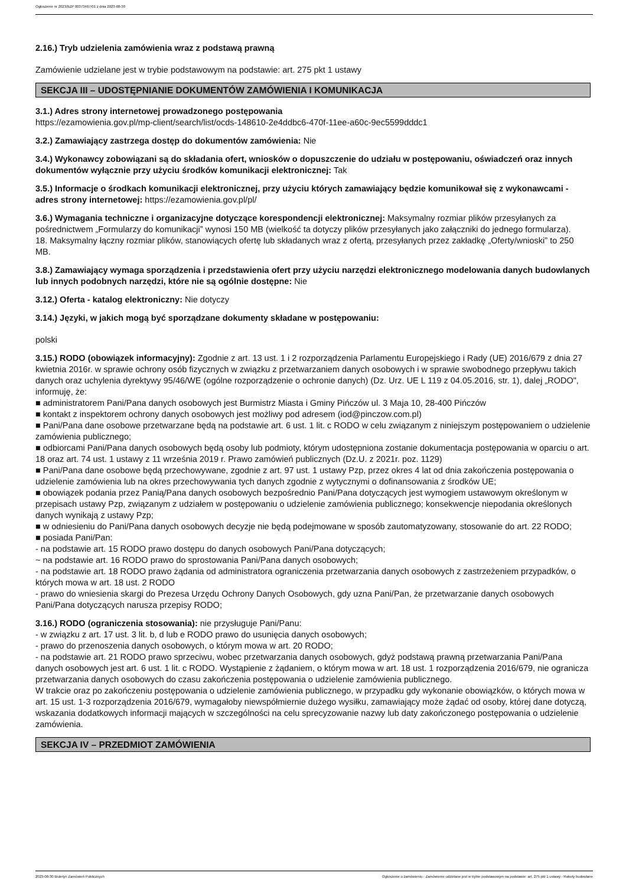Ogłoszenie nr 2023/BZP 00373467/01 z dnia 2023-08-30
2.16.) Tryb udzielenia zamówienia wraz z podstawą prawną
Zamówienie udzielane jest w trybie podstawowym na podstawie: art. 275 pkt 1 ustawy
SEKCJA III – UDOSTĘPNIANIE DOKUMENTÓW ZAMÓWIENIA I KOMUNIKACJA
3.1.) Adres strony internetowej prowadzonego postępowania
https://ezamowienia.gov.pl/mp-client/search/list/ocds-148610-2e4ddbc6-470f-11ee-a60c-9ec5599dddc1
3.2.) Zamawiający zastrzega dostęp do dokumentów zamówienia: Nie
3.4.) Wykonawcy zobowiązani są do składania ofert, wniosków o dopuszczenie do udziału w postępowaniu, oświadczeń oraz innych dokumentów wyłącznie przy użyciu środków komunikacji elektronicznej: Tak
3.5.) Informacje o środkach komunikacji elektronicznej, przy użyciu których zamawiający będzie komunikował się z wykonawcami - adres strony internetowej: https://ezamowienia.gov.pl/pl/
3.6.) Wymagania techniczne i organizacyjne dotyczące korespondencji elektronicznej: Maksymalny rozmiar plików przesyłanych za pośrednictwem „Formularzy do komunikacji” wynosi 150 MB (wielkość ta dotyczy plików przesyłanych jako załączniki do jednego formularza).
18. Maksymalny łączny rozmiar plików, stanowiących ofertę lub składanych wraz z ofertą, przesyłanych przez zakładkę „Oferty/wnioski” to 250 MB.
3.8.) Zamawiający wymaga sporządzenia i przedstawienia ofert przy użyciu narzędzi elektronicznego modelowania danych budowlanych lub innych podobnych narzędzi, które nie są ogólnie dostępne: Nie
3.12.) Oferta - katalog elektroniczny: Nie dotyczy
3.14.) Języki, w jakich mogą być sporządzane dokumenty składane w postępowaniu:
polski
3.15.) RODO (obowiązek informacyjny): Zgodnie z art. 13 ust. 1 i 2 rozporządzenia Parlamentu Europejskiego i Rady (UE) 2016/679 z dnia 27 kwietnia 2016r. w sprawie ochrony osób fizycznych w związku z przetwarzaniem danych osobowych i w sprawie swobodnego przepływu takich danych oraz uchylenia dyrektywy 95/46/WE (ogólne rozporządzenie o ochronie danych) (Dz. Urz. UE L 119 z 04.05.2016, str. 1), dalej „RODO", informuję, że:
■ administratorem Pani/Pana danych osobowych jest Burmistrz Miasta i Gminy Pińczów ul. 3 Maja 10, 28-400 Pińczów
■ kontakt z inspektorem ochrony danych osobowych jest możliwy pod adresem (iod@pinczow.com.pl)
■ Pani/Pana dane osobowe przetwarzane będą na podstawie art. 6 ust. 1 lit. c RODO w celu związanym z niniejszym postępowaniem o udzielenie zamówienia publicznego;
■ odbiorcami Pani/Pana danych osobowych będą osoby lub podmioty, którym udostępniona zostanie dokumentacja postępowania w oparciu o art. 18 oraz art. 74 ust. 1 ustawy z 11 września 2019 r. Prawo zamówień publicznych (Dz.U. z 2021r. poz. 1129)
■ Pani/Pana dane osobowe będą przechowywane, zgodnie z art. 97 ust. 1 ustawy Pzp, przez okres 4 lat od dnia zakończenia postępowania o udzielenie zamówienia lub na okres przechowywania tych danych zgodnie z wytycznymi o dofinansowania z środków UE;
■ obowiązek podania przez Panią/Pana danych osobowych bezpośrednio Pani/Pana dotyczących jest wymogiem ustawowym określonym w przepisach ustawy Pzp, związanym z udziałem w postępowaniu o udzielenie zamówienia publicznego; konsekwencje niepodania określonych danych wynikają z ustawy Pzp;
■ w odniesieniu do Pani/Pana danych osobowych decyzje nie będą podejmowane w sposób zautomatyzowany, stosowanie do art. 22 RODO;
■ posiada Pani/Pan:
- na podstawie art. 15 RODO prawo dostępu do danych osobowych Pani/Pana dotyczących;
~ na podstawie art. 16 RODO prawo do sprostowania Pani/Pana danych osobowych;
- na podstawie art. 18 RODO prawo żądania od administratora ograniczenia przetwarzania danych osobowych z zastrzeżeniem przypadków, o których mowa w art. 18 ust. 2 RODO
- prawo do wniesienia skargi do Prezesa Urzędu Ochrony Danych Osobowych, gdy uzna Pani/Pan, że przetwarzanie danych osobowych Pani/Pana dotyczących narusza przepisy RODO;
3.16.) RODO (ograniczenia stosowania): nie przysługuje Pani/Panu:
- w związku z art. 17 ust. 3 lit. b, d lub e RODO prawo do usunięcia danych osobowych;
- prawo do przenoszenia danych osobowych, o którym mowa w art. 20 RODO;
- na podstawie art. 21 RODO prawo sprzeciwu, wobec przetwarzania danych osobowych, gdyż podstawą prawną przetwarzania Pani/Pana danych osobowych jest art. 6 ust. 1 lit. c RODO. Wystąpienie z żądaniem, o którym mowa w art. 18 ust. 1 rozporządzenia 2016/679, nie ogranicza przetwarzania danych osobowych do czasu zakończenia postępowania o udzielenie zamówienia publicznego.
W trakcie oraz po zakończeniu postępowania o udzielenie zamówienia publicznego, w przypadku gdy wykonanie obowiązków, o których mowa w art. 15 ust. 1-3 rozporządzenia 2016/679, wymagałoby niewspółmiernie dużego wysiłku, zamawiający może żądać od osoby, której dane dotyczą, wskazania dodatkowych informacji mających w szczególności na celu sprecyzowanie nazwy lub daty zakończonego postępowania o udzielenie zamówienia.
SEKCJA IV – PRZEDMIOT ZAMÓWIENIA
2023-08-30 Biuletyn Zamówień Publicznych Ogłoszenie o zamówieniu - Zamówienie udzielane jest w trybie podstawowym na podstawie: art. 275 pkt 1 ustawy - Roboty budowlane